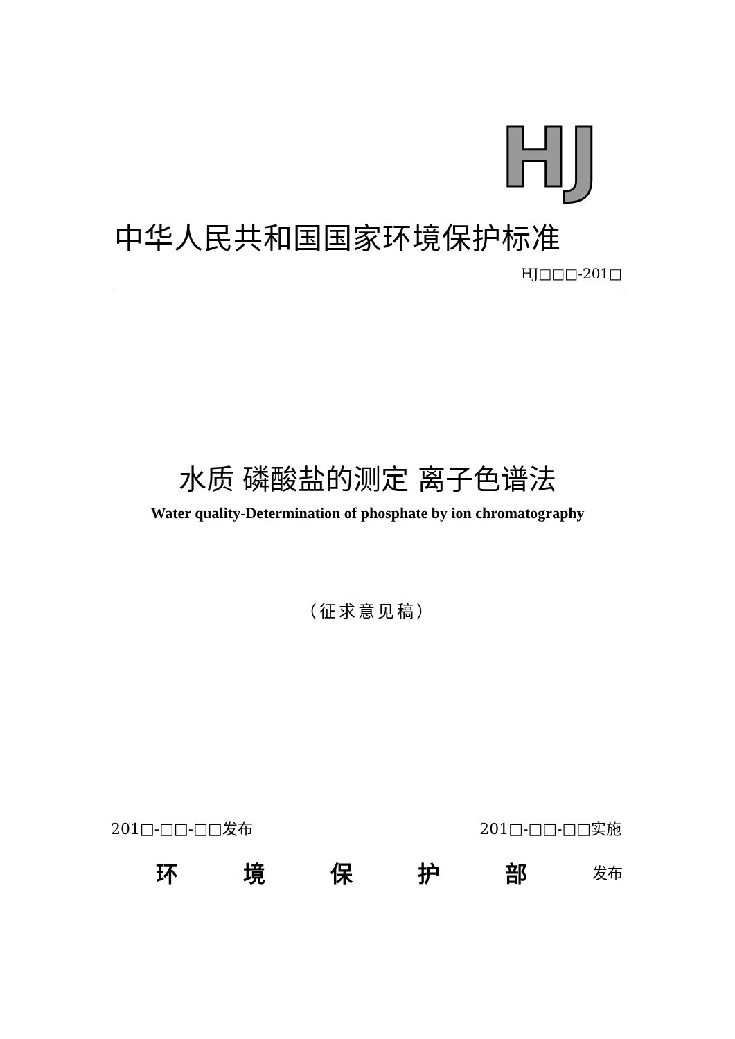HJ
中华人民共和国国家环境保护标准
HJ□□□-201□
水质 磷酸盐的测定 离子色谱法
Water quality-Determination of phosphate by ion chromatography
（征求意见稿）
201□-□□-□□发布 201□-□□-□□实施
环 境 保 护 部 发布